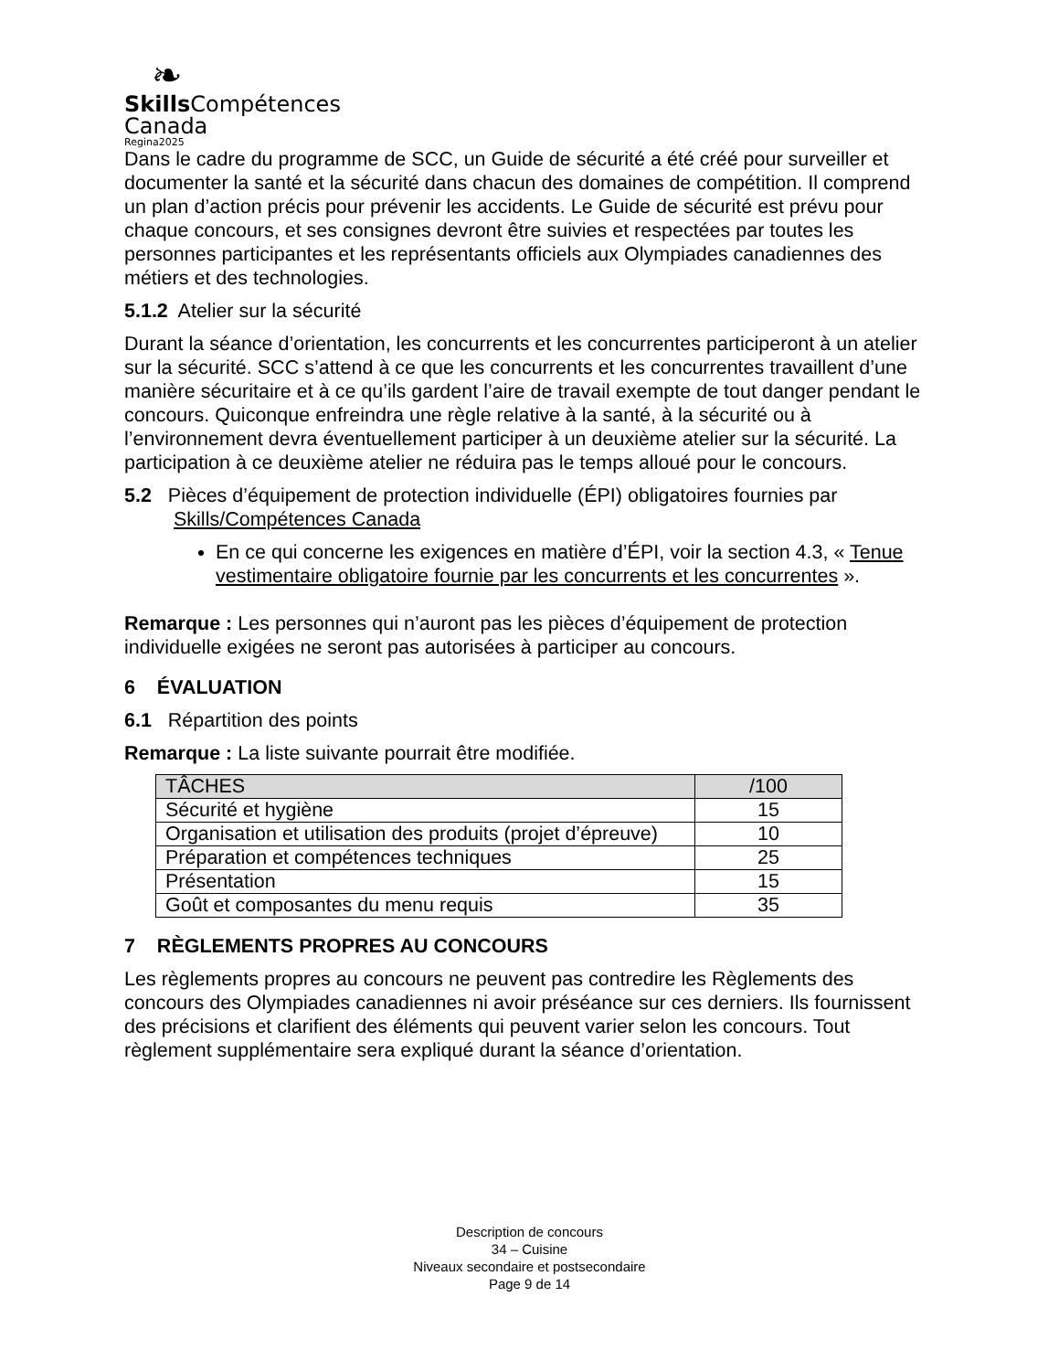❧
Skills Compétences
Canada
Regina2025
Dans le cadre du programme de SCC, un Guide de sécurité a été créé pour surveiller et documenter la santé et la sécurité dans chacun des domaines de compétition. Il comprend un plan d’action précis pour prévenir les accidents. Le Guide de sécurité est prévu pour chaque concours, et ses consignes devront être suivies et respectées par toutes les personnes participantes et les représentants officiels aux Olympiades canadiennes des métiers et des technologies.
5.1.2 Atelier sur la sécurité
Durant la séance d’orientation, les concurrents et les concurrentes participeront à un atelier sur la sécurité. SCC s’attend à ce que les concurrents et les concurrentes travaillent d’une manière sécuritaire et à ce qu’ils gardent l’aire de travail exempte de tout danger pendant le concours. Quiconque enfreindra une règle relative à la santé, à la sécurité ou à l’environnement devra éventuellement participer à un deuxième atelier sur la sécurité. La participation à ce deuxième atelier ne réduira pas le temps alloué pour le concours.
5.2 Pièces d’équipement de protection individuelle (ÉPI) obligatoires fournies par Skills/Compétences Canada
En ce qui concerne les exigences en matière d’ÉPI, voir la section 4.3, « Tenue vestimentaire obligatoire fournie par les concurrents et les concurrentes ».
Remarque : Les personnes qui n’auront pas les pièces d’équipement de protection individuelle exigées ne seront pas autorisées à participer au concours.
6 ÉVALUATION
6.1 Répartition des points
Remarque : La liste suivante pourrait être modifiée.
| TÂCHES | /100 |
| --- | --- |
| Sécurité et hygiène | 15 |
| Organisation et utilisation des produits (projet d’épreuve) | 10 |
| Préparation et compétences techniques | 25 |
| Présentation | 15 |
| Goût et composantes du menu requis | 35 |
7 RÈGLEMENTS PROPRES AU CONCOURS
Les règlements propres au concours ne peuvent pas contredire les Règlements des concours des Olympiades canadiennes ni avoir préséance sur ces derniers. Ils fournissent des précisions et clarifient des éléments qui peuvent varier selon les concours. Tout règlement supplémentaire sera expliqué durant la séance d’orientation.
Description de concours
34 – Cuisine
Niveaux secondaire et postsecondaire
Page 9 de 14